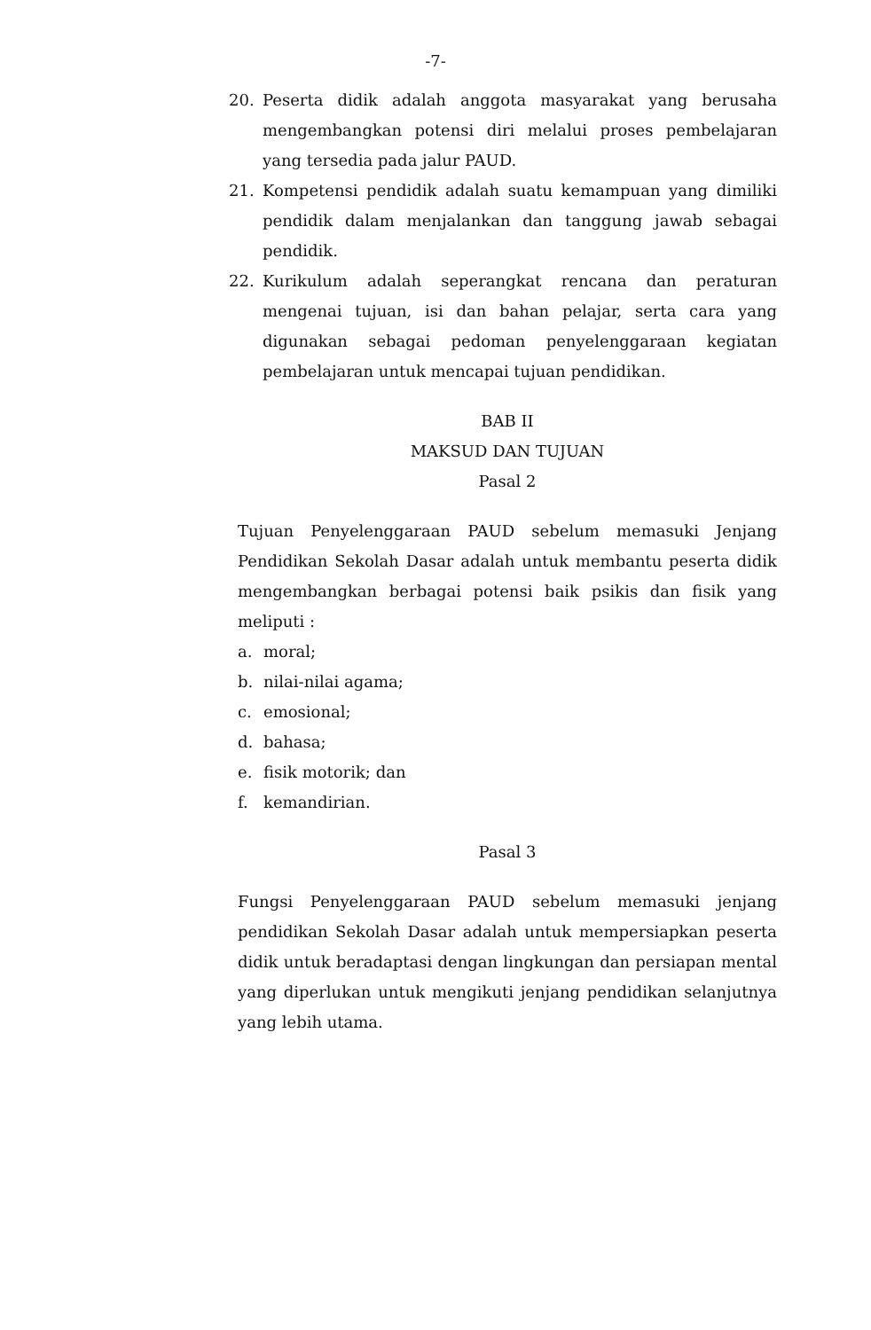-7-
20. Peserta didik adalah anggota masyarakat yang berusaha mengembangkan potensi diri melalui proses pembelajaran yang tersedia pada jalur PAUD.
21. Kompetensi pendidik adalah suatu kemampuan yang dimiliki pendidik dalam menjalankan dan tanggung jawab sebagai pendidik.
22. Kurikulum adalah seperangkat rencana dan peraturan mengenai tujuan, isi dan bahan pelajar, serta cara yang digunakan sebagai pedoman penyelenggaraan kegiatan pembelajaran untuk mencapai tujuan pendidikan.
BAB II
MAKSUD DAN TUJUAN
Pasal 2
Tujuan Penyelenggaraan PAUD sebelum memasuki Jenjang Pendidikan Sekolah Dasar adalah untuk membantu peserta didik mengembangkan berbagai potensi baik psikis dan fisik yang meliputi :
a. moral;
b. nilai-nilai agama;
c. emosional;
d. bahasa;
e. fisik motorik; dan
f. kemandirian.
Pasal 3
Fungsi Penyelenggaraan PAUD sebelum memasuki jenjang pendidikan Sekolah Dasar adalah untuk mempersiapkan peserta didik untuk beradaptasi dengan lingkungan dan persiapan mental yang diperlukan untuk mengikuti jenjang pendidikan selanjutnya yang lebih utama.